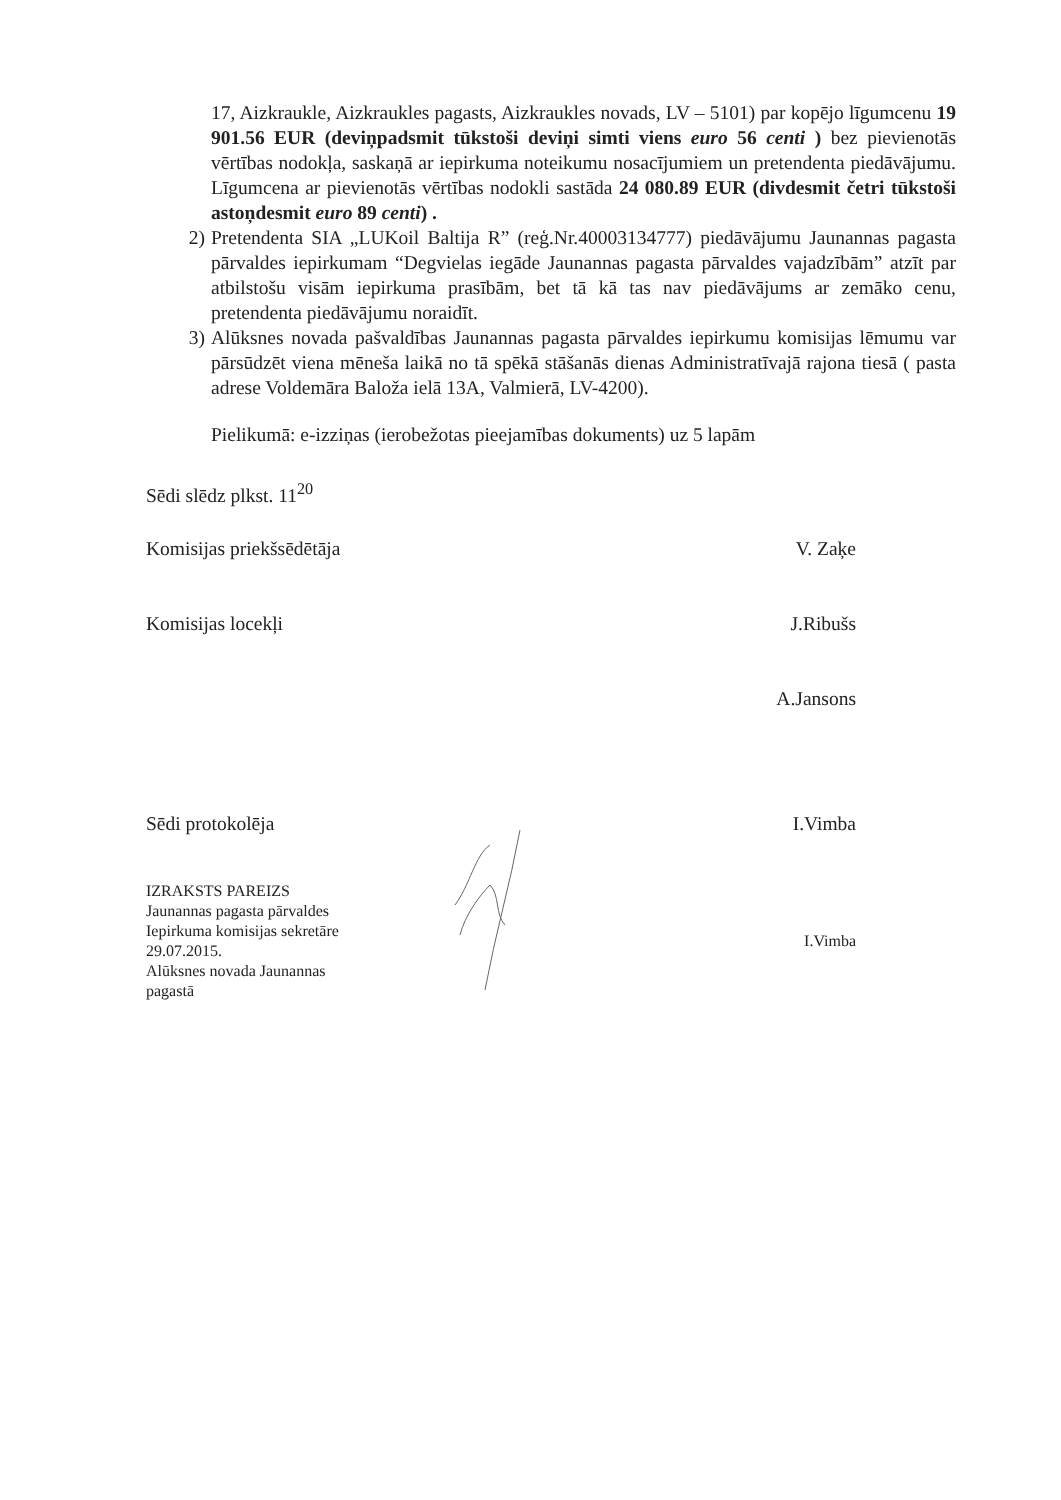17, Aizkraukle, Aizkraukles pagasts, Aizkraukles novads, LV – 5101) par kopējo līgumcenu 19 901.56 EUR (deviņpadsmit tūkstoši deviņi simti viens euro 56 centi ) bez pievienotās vērtības nodokļa, saskaņā ar iepirkuma noteikumu nosacījumiem un pretendenta piedāvājumu. Līgumcena ar pievienotās vērtības nodokli sastāda 24 080.89 EUR (divdesmit četri tūkstoši astoņdesmit euro 89 centi) .
2) Pretendenta SIA „LUKoil Baltija R” (reģ.Nr.40003134777) piedāvājumu Jaunannas pagasta pārvaldes iepirkumam “Degvielas iegāde Jaunannas pagasta pārvaldes vajadzībām” atzīt par atbilstošu visām iepirkuma prasībām, bet tā kā tas nav piedāvājums ar zemāko cenu, pretendenta piedāvājumu noraidīt.
3) Alūksnes novada pašvaldības Jaunannas pagasta pārvaldes iepirkumu komisijas lēmumu var pārsūdzēt viena mēneša laikā no tā spēkā stāšanās dienas Administratīvajā rajona tiesā ( pasta adrese Voldemāra Baloža ielā 13A, Valmierā, LV-4200).
Pielikumā: e-izziņas (ierobežotas pieejamības dokuments) uz 5 lapām
Sēdi slēdz plkst. 11<sup>20</sup>
Komisijas priekšsēdētāja V. Zaķe
Komisijas locekļi J.Ribušs
A.Jansons
Sēdi protokolēja I.Vimba
IZRAKSTS PAREIZS
Jaunannas pagasta pārvaldes
Iepirkuma komisijas sekretāre
29.07.2015.
Alūksnes novada Jaunannas
pagastā I.Vimba